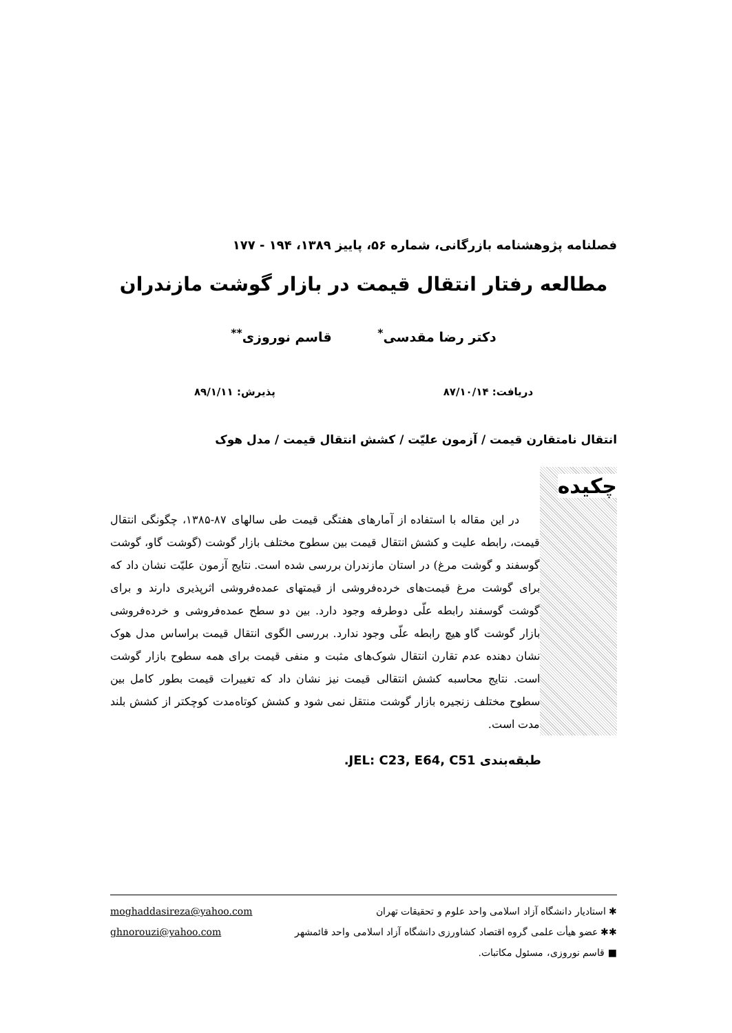فصلنامه پژوهشنامه بازرگانی، شماره ۵۶، پاییز ۱۳۸۹، ۱۹۴ - ۱۷۷
مطالعه رفتار انتقال قیمت در بازار گوشت مازندران
دکتر رضا مقدسی<sup>*</sup> قاسم نوروزی<sup>**</sup>
دریافت: ۸۷/۱۰/۱۴ پذیرش: ۸۹/۱/۱۱
انتقال نامتقارن قیمت / آزمون علیّت / کشش انتقال قیمت / مدل هوک
چکیده
در این مقاله با استفاده از آمارهای هفتگی قیمت طی سالهای ۸۷-۱۳۸۵، چگونگی انتقال قیمت، رابطه علیت و کشش انتقال قیمت بین سطوح مختلف بازار گوشت (گوشت گاو، گوشت گوسفند و گوشت مرغ) در استان مازندران بررسی شده است. نتایج آزمون علیّت نشان داد که برای گوشت مرغ قیمت‌های خرده‌فروشی از قیمتهای عمده‌فروشی اثرپذیری دارند و برای گوشت گوسفند رابطه علّی دوطرفه وجود دارد. بین دو سطح عمده‌فروشی و خرده‌فروشی بازار گوشت گاو هیچ رابطه علّی وجود ندارد. بررسی الگوی انتقال قیمت براساس مدل هوک نشان دهنده عدم تقارن انتقال شوک‌های مثبت و منفی قیمت برای همه سطوح بازار گوشت است. نتایج محاسبه کشش انتقالی قیمت نیز نشان داد که تغییرات قیمت بطور کامل بین سطوح مختلف زنجیره بازار گوشت منتقل نمی شود و کشش کوتاه‌مدت کوچکتر از کشش بلند مدت است.
طبقه‌بندی JEL: C23, E64, C51.
✱ استادیار دانشگاه آزاد اسلامی واحد علوم و تحقیقات تهران moghaddasireza@yahoo.com
✱✱ عضو هیأت علمی گروه اقتصاد کشاورزی دانشگاه آزاد اسلامی واحد قائمشهر ghnorouzi@yahoo.com
■ قاسم نوروزی، مسئول مکاتبات.